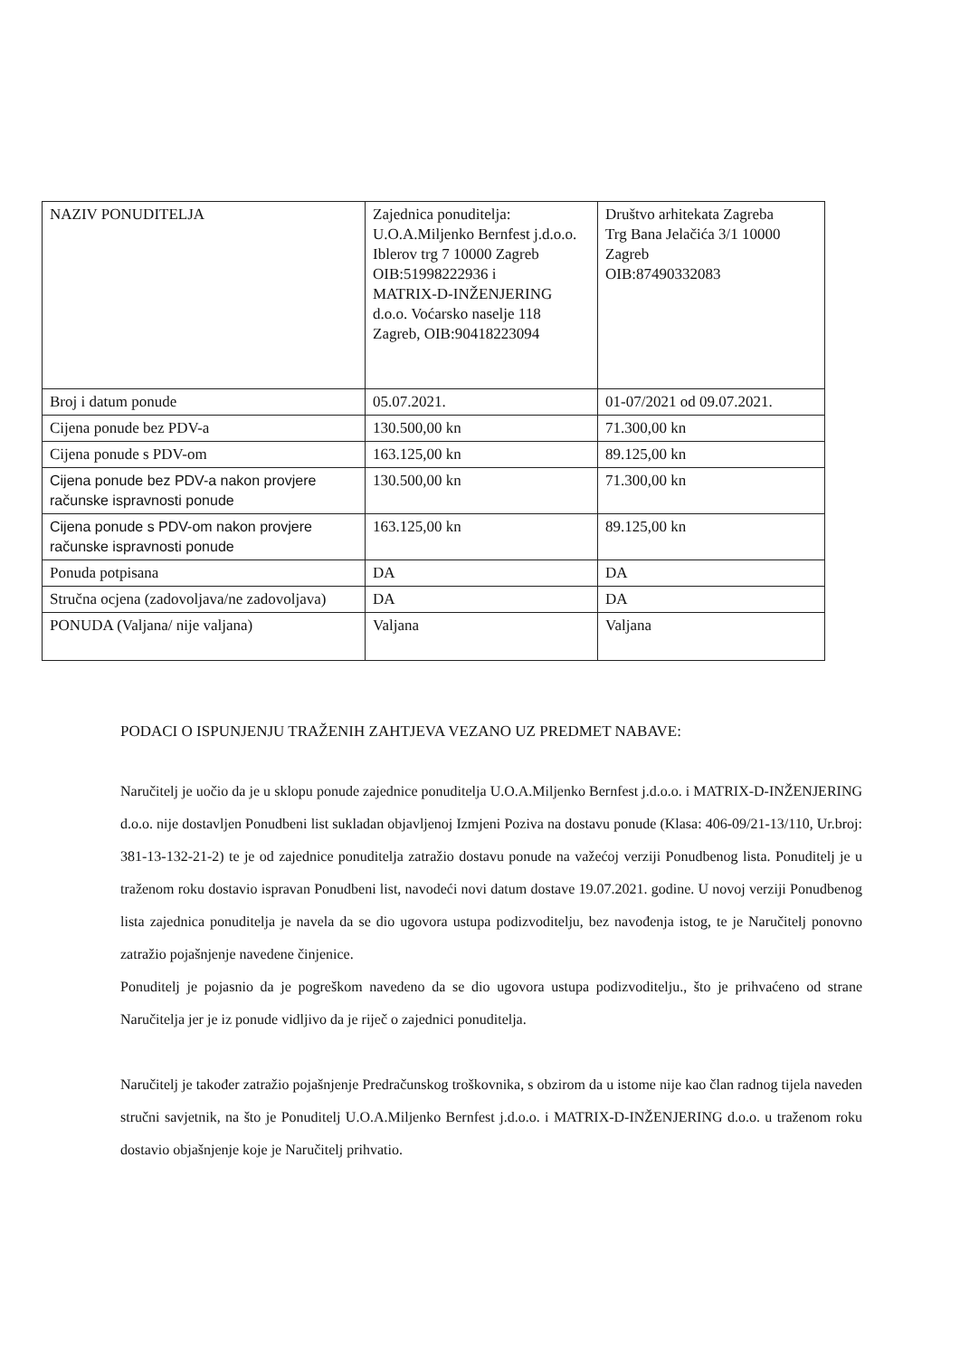| NAZIV PONUDITELJA | Zajednica ponuditelja: U.O.A.Miljenko Bernfest j.d.o.o. Iblerov trg 7 10000 Zagreb OIB:51998222936 i MATRIX-D-INŽENJERING d.o.o. Voćarsko naselje 118 Zagreb, OIB:90418223094 | Društvo arhitekata Zagreba Trg Bana Jelačića 3/1 10000 Zagreb OIB:87490332083 |
| Broj i datum ponude | 05.07.2021. | 01-07/2021 od 09.07.2021. |
| Cijena ponude bez PDV-a | 130.500,00 kn | 71.300,00 kn |
| Cijena ponude s PDV-om | 163.125,00 kn | 89.125,00 kn |
| Cijena ponude bez PDV-a nakon provjere računske ispravnosti ponude | 130.500,00 kn | 71.300,00 kn |
| Cijena ponude s PDV-om nakon provjere računske ispravnosti ponude | 163.125,00 kn | 89.125,00 kn |
| Ponuda potpisana | DA | DA |
| Stručna ocjena (zadovoljava/ne zadovoljava) | DA | DA |
| PONUDA (Valjana/ nije valjana) | Valjana | Valjana |
PODACI O ISPUNJENJU TRAŽENIH ZAHTJEVA VEZANO UZ PREDMET NABAVE:
Naručitelj je uočio da je u sklopu ponude zajednice ponuditelja U.O.A.Miljenko Bernfest j.d.o.o. i MATRIX-D-INŽENJERING d.o.o. nije dostavljen Ponudbeni list sukladan objavljenoj Izmjeni Poziva na dostavu ponude (Klasa: 406-09/21-13/110, Ur.broj: 381-13-132-21-2) te je od zajednice ponuditelja zatražio dostavu ponude na važećoj verziji Ponudbenog lista. Ponuditelj je u traženom roku dostavio ispravan Ponudbeni list, navodeći novi datum dostave 19.07.2021. godine. U novoj verziji Ponudbenog lista zajednica ponuditelja je navela da se dio ugovora ustupa podizvoditelju, bez navođenja istog, te je Naručitelj ponovno zatražio pojašnjenje navedene činjenice.
Ponuditelj je pojasnio da je pogreškom navedeno da se dio ugovora ustupa podizvoditelju., što je prihvaćeno od strane Naručitelja jer je iz ponude vidljivo da je riječ o zajednici ponuditelja.
Naručitelj je također zatražio pojašnjenje Predračunskog troškovnika, s obzirom da u istome nije kao član radnog tijela naveden stručni savjetnik, na što je Ponuditelj U.O.A.Miljenko Bernfest j.d.o.o. i MATRIX-D-INŽENJERING d.o.o. u traženom roku dostavio objašnjenje koje je Naručitelj prihvatio.